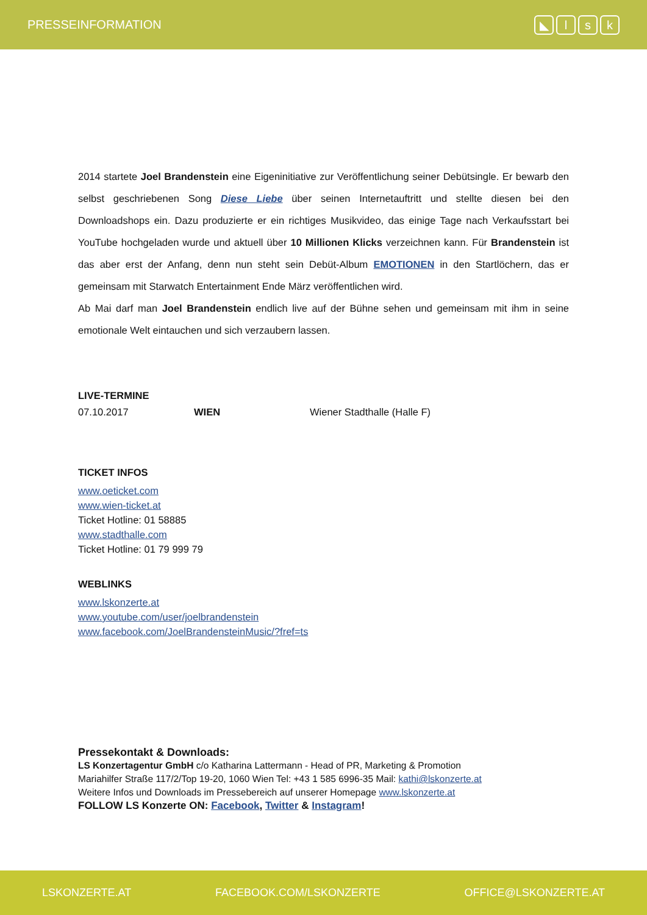PRESSEINFORMATION
◣ lsk
2014 startete Joel Brandenstein eine Eigeninitiative zur Veröffentlichung seiner Debütsingle. Er bewarb den selbst geschriebenen Song Diese Liebe über seinen Internetauftritt und stellte diesen bei den Downloadshops ein. Dazu produzierte er ein richtiges Musikvideo, das einige Tage nach Verkaufsstart bei YouTube hochgeladen wurde und aktuell über 10 Millionen Klicks verzeichnen kann. Für Brandenstein ist das aber erst der Anfang, denn nun steht sein Debüt-Album EMOTIONEN in den Startlöchern, das er gemeinsam mit Starwatch Entertainment Ende März veröffentlichen wird.
Ab Mai darf man Joel Brandenstein endlich live auf der Bühne sehen und gemeinsam mit ihm in seine emotionale Welt eintauchen und sich verzaubern lassen.
LIVE-TERMINE
| 07.10.2017 | WIEN | Wiener Stadthalle (Halle F) |
TICKET INFOS
www.oeticket.com
www.wien-ticket.at
Ticket Hotline: 01 58885
www.stadthalle.com
Ticket Hotline: 01 79 999 79
WEBLINKS
www.lskonzerte.at
www.youtube.com/user/joelbrandenstein
www.facebook.com/JoelBrandensteinMusic/?fref=ts
Pressekontakt & Downloads:
LS Konzertagentur GmbH c/o Katharina Lattermann - Head of PR, Marketing & Promotion
Mariahilfer Straße 117/2/Top 19-20, 1060 Wien Tel: +43 1 585 6996-35 Mail: kathi@lskonzerte.at
Weitere Infos und Downloads im Pressebereich auf unserer Homepage www.lskonzerte.at
FOLLOW LS Konzerte ON: Facebook, Twitter & Instagram!
LSKONZERTE.AT FACEBOOK.COM/LSKONZERTE OFFICE@LSKONZERTE.AT